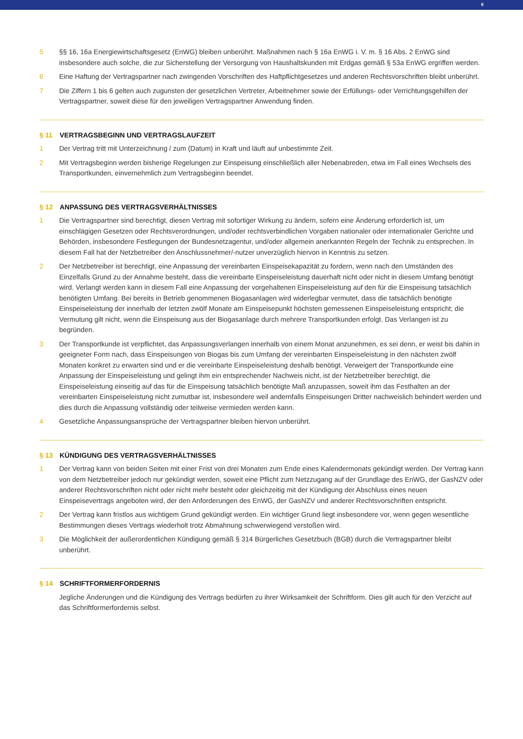6
5 §§ 16, 16a Energiewirtschaftsgesetz (EnWG) bleiben unberührt. Maßnahmen nach § 16a EnWG i. V. m. § 16 Abs. 2 EnWG sind insbesondere auch solche, die zur Sicherstellung der Versorgung von Haushaltskunden mit Erdgas gemäß § 53a EnWG ergriffen werden.
6 Eine Haftung der Vertragspartner nach zwingenden Vorschriften des Haftpflichtgesetzes und anderen Rechtsvorschriften bleibt unberührt.
7 Die Ziffern 1 bis 6 gelten auch zugunsten der gesetzlichen Vertreter, Arbeitnehmer sowie der Erfüllungs- oder Verrichtungsgehilfen der Vertragspartner, soweit diese für den jeweiligen Vertragspartner Anwendung finden.
§ 11 VERTRAGSBEGINN UND VERTRAGSLAUFZEIT
1 Der Vertrag tritt mit Unterzeichnung / zum (Datum) in Kraft und läuft auf unbestimmte Zeit.
2 Mit Vertragsbeginn werden bisherige Regelungen zur Einspeisung einschließlich aller Nebenabreden, etwa im Fall eines Wechsels des Transportkunden, einvernehmlich zum Vertragsbeginn beendet.
§ 12 ANPASSUNG DES VERTRAGSVERHÄLTNISSES
1 Die Vertragspartner sind berechtigt, diesen Vertrag mit sofortiger Wirkung zu ändern, sofern eine Änderung erforderlich ist, um einschlägigen Gesetzen oder Rechtsverordnungen, und/oder rechtsverbindlichen Vorgaben nationaler oder internationaler Gerichte und Behörden, insbesondere Festlegungen der Bundesnetzagentur, und/oder allgemein anerkannten Regeln der Technik zu entsprechen. In diesem Fall hat der Netzbetreiber den Anschlussnehmer/-nutzer unverzüglich hiervon in Kenntnis zu setzen.
2 Der Netzbetreiber ist berechtigt, eine Anpassung der vereinbarten Einspeisekapazität zu fordern, wenn nach den Umständen des Einzelfalls Grund zu der Annahme besteht, dass die vereinbarte Einspeiseleistung dauerhaft nicht oder nicht in diesem Umfang benötigt wird. Verlangt werden kann in diesem Fall eine Anpassung der vorgehaltenen Einspeiseleistung auf den für die Einspeisung tatsächlich benötigten Umfang. Bei bereits in Betrieb genommenen Biogasanlagen wird widerlegbar vermutet, dass die tatsächlich benötigte Einspeiseleistung der innerhalb der letzten zwölf Monate am Einspeisepunkt höchsten gemessenen Einspeiseleistung entspricht; die Vermutung gilt nicht, wenn die Einspeisung aus der Biogasanlage durch mehrere Transportkunden erfolgt. Das Verlangen ist zu begründen.
3 Der Transportkunde ist verpflichtet, das Anpassungsverlangen innerhalb von einem Monat anzunehmen, es sei denn, er weist bis dahin in geeigneter Form nach, dass Einspeisungen von Biogas bis zum Umfang der vereinbarten Einspeiseleistung in den nächsten zwölf Monaten konkret zu erwarten sind und er die vereinbarte Einspeiseleistung deshalb benötigt. Verweigert der Transportkunde eine Anpassung der Einspeiseleistung und gelingt ihm ein entsprechender Nachweis nicht, ist der Netzbetreiber berechtigt, die Einspeiseleistung einseitig auf das für die Einspeisung tatsächlich benötigte Maß anzupassen, soweit ihm das Festhalten an der vereinbarten Einspeiseleistung nicht zumutbar ist, insbesondere weil andernfalls Einspeisungen Dritter nachweislich behindert werden und dies durch die Anpassung vollständig oder teilweise vermieden werden kann.
4 Gesetzliche Anpassungsansprüche der Vertragspartner bleiben hiervon unberührt.
§ 13 KÜNDIGUNG DES VERTRAGSVERHÄLTNISSES
1 Der Vertrag kann von beiden Seiten mit einer Frist von drei Monaten zum Ende eines Kalendermonats gekündigt werden. Der Vertrag kann von dem Netzbetreiber jedoch nur gekündigt werden, soweit eine Pflicht zum Netzzugang auf der Grundlage des EnWG, der GasNZV oder anderer Rechtsvorschriften nicht oder nicht mehr besteht oder gleichzeitig mit der Kündigung der Abschluss eines neuen Einspeisevertrags angeboten wird, der den Anforderungen des EnWG, der GasNZV und anderer Rechtsvorschriften entspricht.
2 Der Vertrag kann fristlos aus wichtigem Grund gekündigt werden. Ein wichtiger Grund liegt insbesondere vor, wenn gegen wesentliche Bestimmungen dieses Vertrags wiederholt trotz Abmahnung schwerwiegend verstoßen wird.
3 Die Möglichkeit der außerordentlichen Kündigung gemäß § 314 Bürgerliches Gesetzbuch (BGB) durch die Vertragspartner bleibt unberührt.
§ 14 SCHRIFTFORMERFORDERNIS
Jegliche Änderungen und die Kündigung des Vertrags bedürfen zu ihrer Wirksamkeit der Schriftform. Dies gilt auch für den Verzicht auf das Schriftformerfordernis selbst.